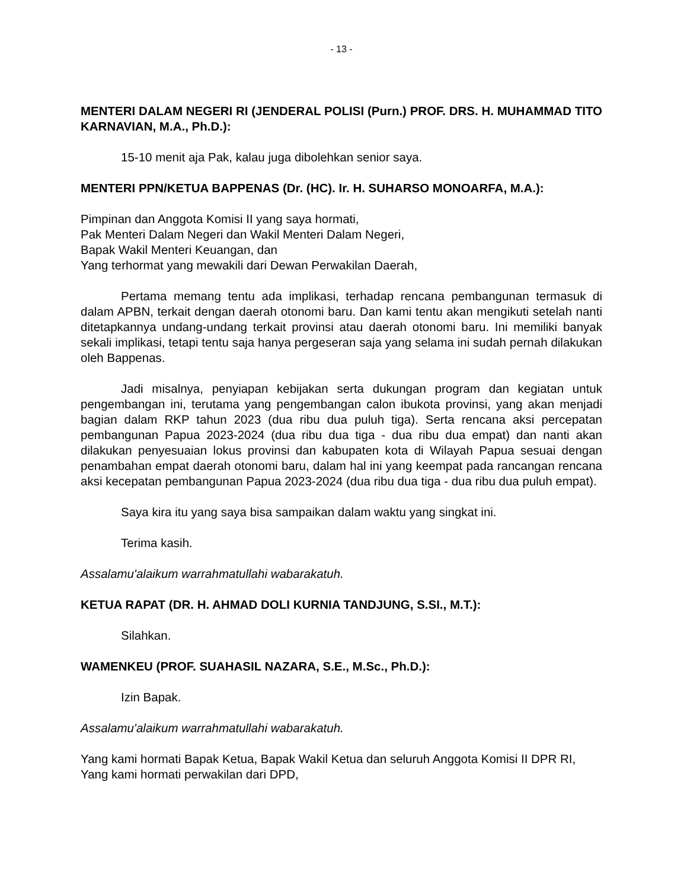- 13 -
MENTERI DALAM NEGERI RI (JENDERAL POLISI (Purn.) PROF. DRS. H. MUHAMMAD TITO KARNAVIAN, M.A., Ph.D.):
15-10 menit aja Pak, kalau juga dibolehkan senior saya.
MENTERI PPN/KETUA BAPPENAS (Dr. (HC). Ir. H. SUHARSO MONOARFA, M.A.):
Pimpinan dan Anggota Komisi II yang saya hormati,
Pak Menteri Dalam Negeri dan Wakil Menteri Dalam Negeri,
Bapak Wakil Menteri Keuangan, dan
Yang terhormat yang mewakili dari Dewan Perwakilan Daerah,
Pertama memang tentu ada implikasi, terhadap rencana pembangunan termasuk di dalam APBN, terkait dengan daerah otonomi baru. Dan kami tentu akan mengikuti setelah nanti ditetapkannya undang-undang terkait provinsi atau daerah otonomi baru. Ini memiliki banyak sekali implikasi, tetapi tentu saja hanya pergeseran saja yang selama ini sudah pernah dilakukan oleh Bappenas.
Jadi misalnya, penyiapan kebijakan serta dukungan program dan kegiatan untuk pengembangan ini, terutama yang pengembangan calon ibukota provinsi, yang akan menjadi bagian dalam RKP tahun 2023 (dua ribu dua puluh tiga). Serta rencana aksi percepatan pembangunan Papua 2023-2024 (dua ribu dua tiga - dua ribu dua empat) dan nanti akan dilakukan penyesuaian lokus provinsi dan kabupaten kota di Wilayah Papua sesuai dengan penambahan empat daerah otonomi baru, dalam hal ini yang keempat pada rancangan rencana aksi kecepatan pembangunan Papua 2023-2024 (dua ribu dua tiga - dua ribu dua puluh empat).
Saya kira itu yang saya bisa sampaikan dalam waktu yang singkat ini.
Terima kasih.
Assalamu'alaikum warrahmatullahi wabarakatuh.
KETUA RAPAT (DR. H. AHMAD DOLI KURNIA TANDJUNG, S.SI., M.T.):
Silahkan.
WAMENKEU (PROF. SUAHASIL NAZARA, S.E., M.Sc., Ph.D.):
Izin Bapak.
Assalamu'alaikum warrahmatullahi wabarakatuh.
Yang kami hormati Bapak Ketua, Bapak Wakil Ketua dan seluruh Anggota Komisi II DPR RI,
Yang kami hormati perwakilan dari DPD,